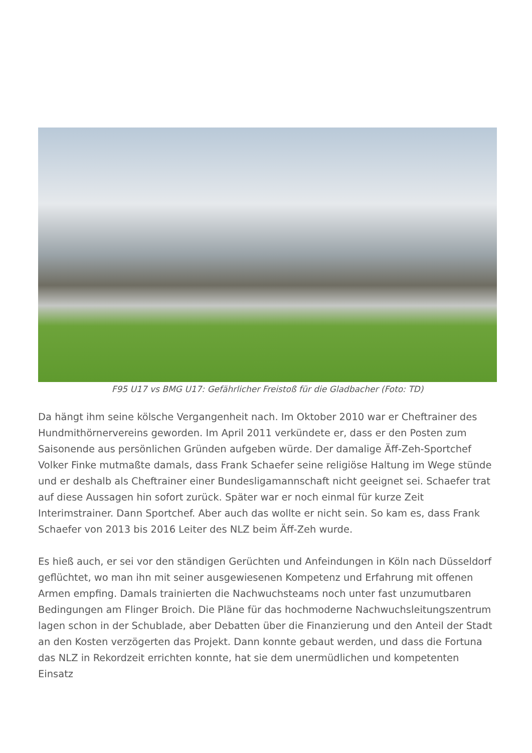F95 U17 vs BMG U17: Gefährlicher Freistoß für die Gladbacher (Foto: TD)
Da hängt ihm seine kölsche Vergangenheit nach. Im Oktober 2010 war er Cheftrainer des Hundmithörnervereins geworden. Im April 2011 verkündete er, dass er den Posten zum Saisonende aus persönlichen Gründen aufgeben würde. Der damalige Äff-Zeh-Sportchef Volker Finke mutmaßte damals, dass Frank Schaefer seine religiöse Haltung im Wege stünde und er deshalb als Cheftrainer einer Bundesligamannschaft nicht geeignet sei. Schaefer trat auf diese Aussagen hin sofort zurück. Später war er noch einmal für kurze Zeit Interimstrainer. Dann Sportchef. Aber auch das wollte er nicht sein. So kam es, dass Frank Schaefer von 2013 bis 2016 Leiter des NLZ beim Äff-Zeh wurde.
Es hieß auch, er sei vor den ständigen Gerüchten und Anfeindungen in Köln nach Düsseldorf geflüchtet, wo man ihn mit seiner ausgewiesenen Kompetenz und Erfahrung mit offenen Armen empfing. Damals trainierten die Nachwuchsteams noch unter fast unzumutbaren Bedingungen am Flinger Broich. Die Pläne für das hochmoderne Nachwuchsleitungszentrum lagen schon in der Schublade, aber Debatten über die Finanzierung und den Anteil der Stadt an den Kosten verzögerten das Projekt. Dann konnte gebaut werden, und dass die Fortuna das NLZ in Rekordzeit errichten konnte, hat sie dem unermüdlichen und kompetenten Einsatz